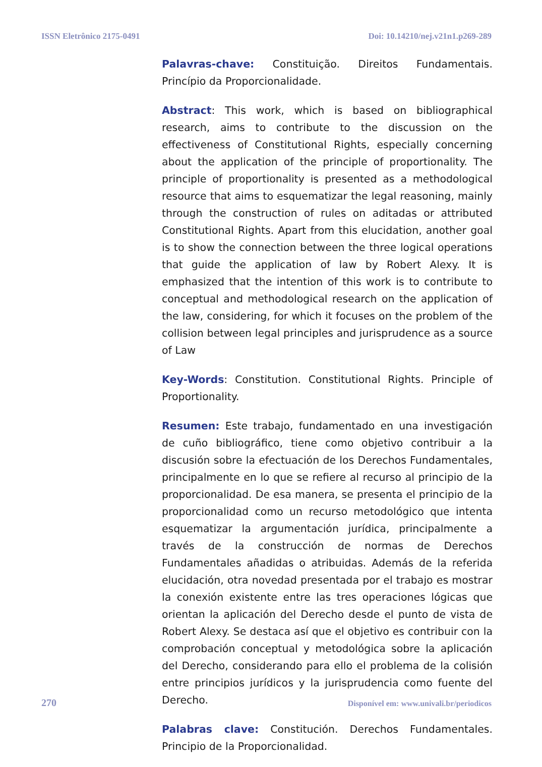ISSN Eletrônico 2175-0491 Doi: 10.14210/nej.v21n1.p269-289
Palavras-chave: Constituição. Direitos Fundamentais. Princípio da Proporcionalidade.
Abstract: This work, which is based on bibliographical research, aims to contribute to the discussion on the effectiveness of Constitutional Rights, especially concerning about the application of the principle of proportionality. The principle of proportionality is presented as a methodological resource that aims to esquematizar the legal reasoning, mainly through the construction of rules on aditadas or attributed Constitutional Rights. Apart from this elucidation, another goal is to show the connection between the three logical operations that guide the application of law by Robert Alexy. It is emphasized that the intention of this work is to contribute to conceptual and methodological research on the application of the law, considering, for which it focuses on the problem of the collision between legal principles and jurisprudence as a source of Law
Key-Words: Constitution. Constitutional Rights. Principle of Proportionality.
Resumen: Este trabajo, fundamentado en una investigación de cuño bibliográfico, tiene como objetivo contribuir a la discusión sobre la efectuación de los Derechos Fundamentales, principalmente en lo que se refiere al recurso al principio de la proporcionalidad. De esa manera, se presenta el principio de la proporcionalidad como un recurso metodológico que intenta esquematizar la argumentación jurídica, principalmente a través de la construcción de normas de Derechos Fundamentales añadidas o atribuidas. Además de la referida elucidación, otra novedad presentada por el trabajo es mostrar la conexión existente entre las tres operaciones lógicas que orientan la aplicación del Derecho desde el punto de vista de Robert Alexy. Se destaca así que el objetivo es contribuir con la comprobación conceptual y metodológica sobre la aplicación del Derecho, considerando para ello el problema de la colisión entre principios jurídicos y la jurisprudencia como fuente del Derecho.
Palabras clave: Constitución. Derechos Fundamentales. Principio de la Proporcionalidad.
270 Disponível em: www.univali.br/periodicos